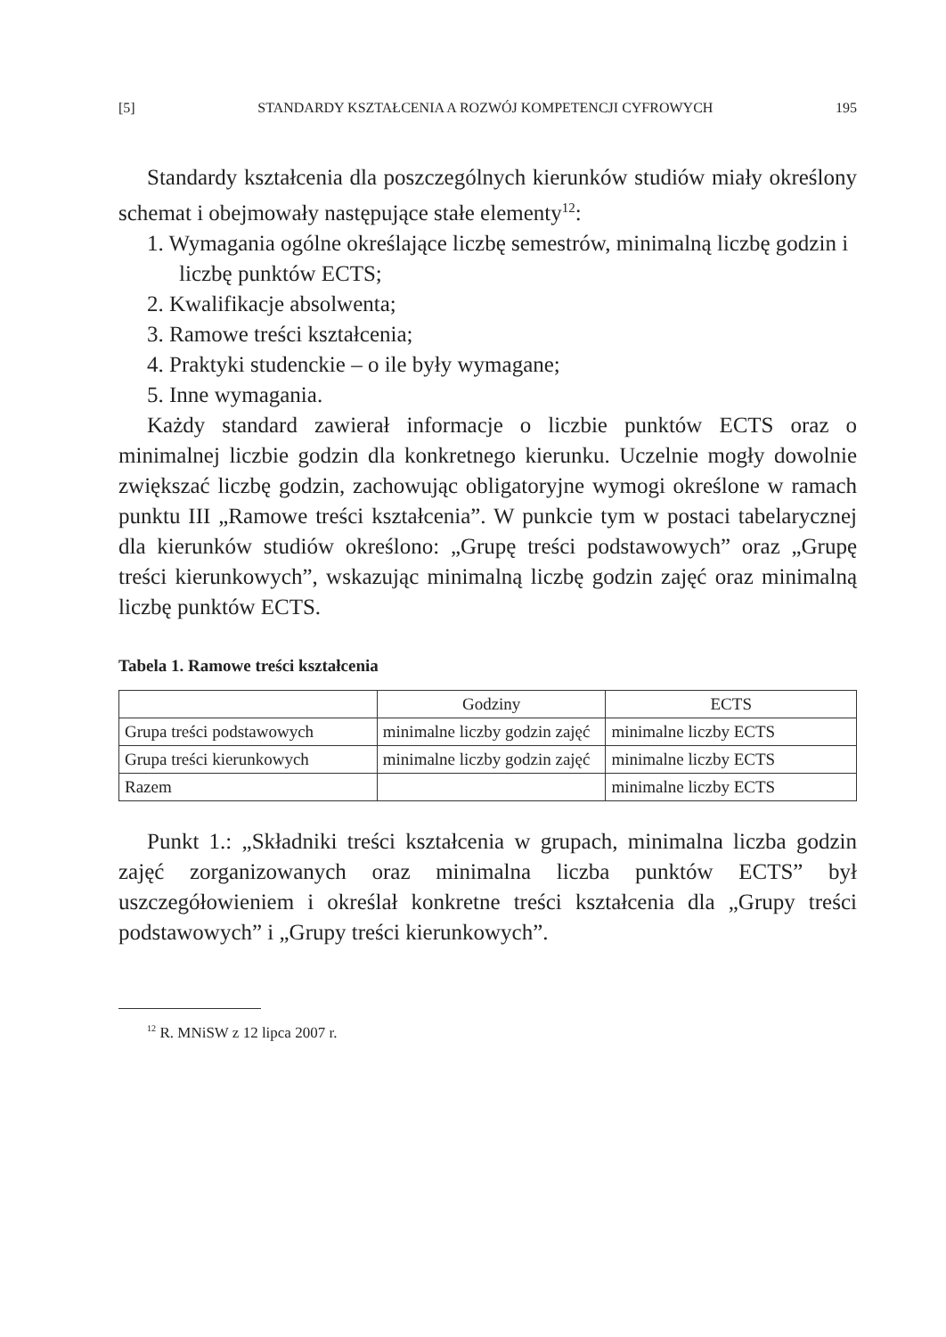[5] STANDARDY KSZTAŁCENIA A ROZWÓJ KOMPETENCJI CYFROWYCH 195
Standardy kształcenia dla poszczególnych kierunków studiów miały określony schemat i obejmowały następujące stałe elementy<sup>12</sup>:
1. Wymagania ogólne określające liczbę semestrów, minimalną liczbę godzin i liczbę punktów ECTS;
2. Kwalifikacje absolwenta;
3. Ramowe treści kształcenia;
4. Praktyki studenckie – o ile były wymagane;
5. Inne wymagania.
Każdy standard zawierał informacje o liczbie punktów ECTS oraz o minimalnej liczbie godzin dla konkretnego kierunku. Uczelnie mogły dowolnie zwiększać liczbę godzin, zachowując obligatoryjne wymogi określone w ramach punktu III „Ramowe treści kształcenia”. W punkcie tym w postaci tabelarycznej dla kierunków studiów określono: „Grupę treści podstawowych” oraz „Grupę treści kierunkowych”, wskazując minimalną liczbę godzin zajęć oraz minimalną liczbę punktów ECTS.
Tabela 1. Ramowe treści kształcenia
| | Godziny | ECTS |
| --- | --- | --- |
| Grupa treści podstawowych | minimalne liczby godzin zajęć | minimalne liczby ECTS |
| Grupa treści kierunkowych | minimalne liczby godzin zajęć | minimalne liczby ECTS |
| Razem | | minimalne liczby ECTS |
Punkt 1.: „Składniki treści kształcenia w grupach, minimalna liczba godzin zajęć zorganizowanych oraz minimalna liczba punktów ECTS” był uszczegółowieniem i określał konkretne treści kształcenia dla „Grupy treści podstawowych” i „Grupy treści kierunkowych”.
<sup>12</sup> R. MNiSW z 12 lipca 2007 r.